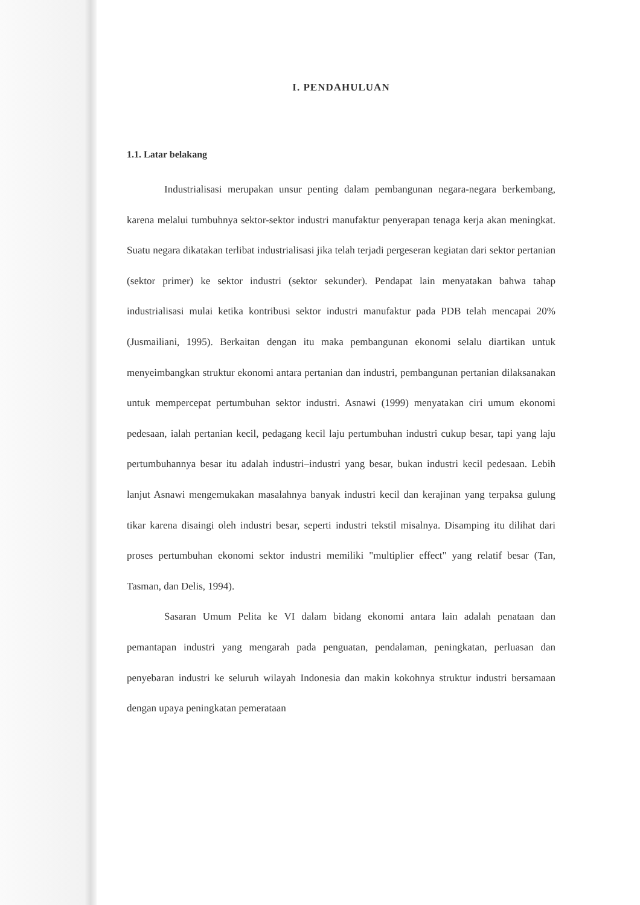I. PENDAHULUAN
1.1. Latar belakang
Industrialisasi merupakan unsur penting dalam pembangunan negara-negara berkembang, karena melalui tumbuhnya sektor-sektor industri manufaktur penyerapan tenaga kerja akan meningkat. Suatu negara dikatakan terlibat industrialisasi jika telah terjadi pergeseran kegiatan dari sektor pertanian (sektor primer) ke sektor industri (sektor sekunder). Pendapat lain menyatakan bahwa tahap industrialisasi mulai ketika kontribusi sektor industri manufaktur pada PDB telah mencapai 20% (Jusmailiani, 1995). Berkaitan dengan itu maka pembangunan ekonomi selalu diartikan untuk menyeimbangkan struktur ekonomi antara pertanian dan industri, pembangunan pertanian dilaksanakan untuk mempercepat pertumbuhan sektor industri. Asnawi (1999) menyatakan ciri umum ekonomi pedesaan, ialah pertanian kecil, pedagang kecil laju pertumbuhan industri cukup besar, tapi yang laju pertumbuhannya besar itu adalah industri–industri yang besar, bukan industri kecil pedesaan. Lebih lanjut Asnawi mengemukakan masalahnya banyak industri kecil dan kerajinan yang terpaksa gulung tikar karena disaingi oleh industri besar, seperti industri tekstil misalnya. Disamping itu dilihat dari proses pertumbuhan ekonomi sektor industri memiliki "multiplier effect" yang relatif besar (Tan, Tasman, dan Delis, 1994).
Sasaran Umum Pelita ke VI dalam bidang ekonomi antara lain adalah penataan dan pemantapan industri yang mengarah pada penguatan, pendalaman, peningkatan, perluasan dan penyebaran industri ke seluruh wilayah Indonesia dan makin kokohnya struktur industri bersamaan dengan upaya peningkatan pemerataan